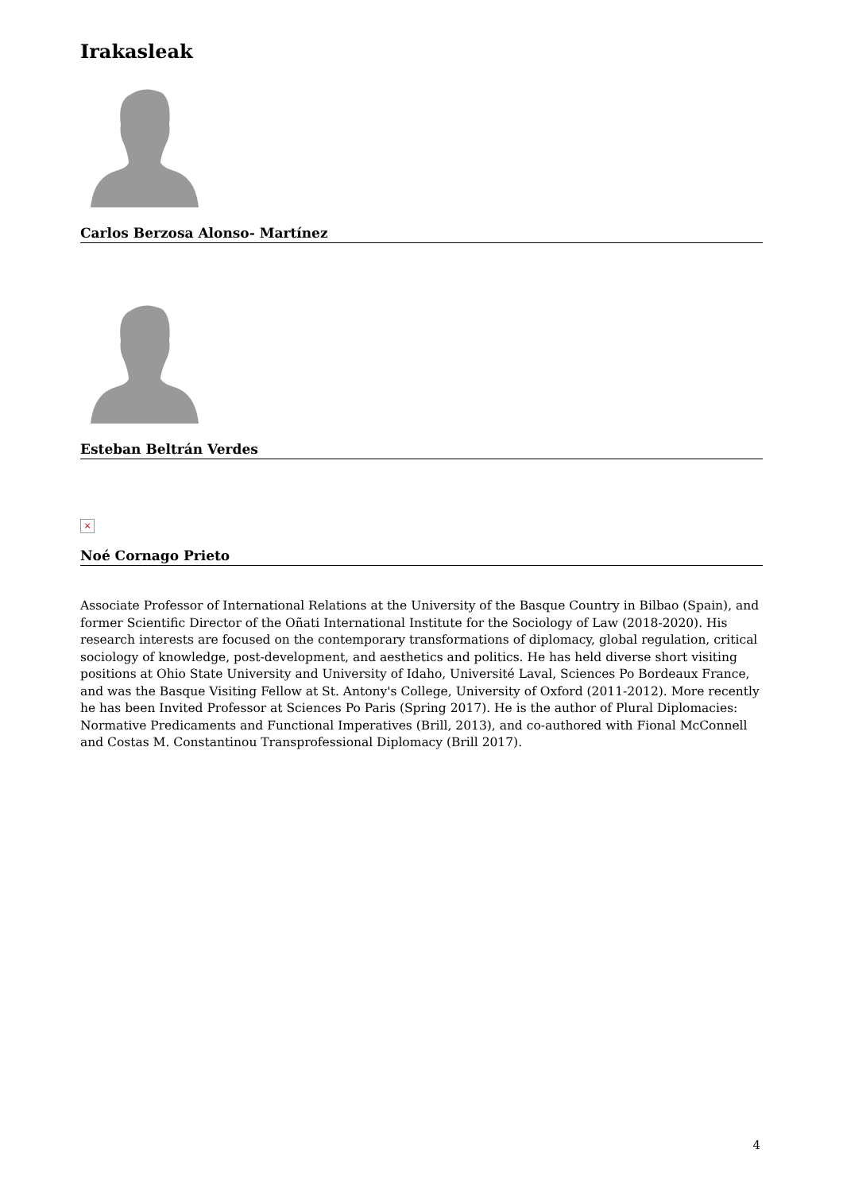Irakasleak
Carlos Berzosa Alonso- Martínez
Esteban Beltrán Verdes
×
Noé Cornago Prieto
Associate Professor of International Relations at the University of the Basque Country in Bilbao (Spain), and former Scientific Director of the Oñati International Institute for the Sociology of Law (2018-2020). His research interests are focused on the contemporary transformations of diplomacy, global regulation, critical sociology of knowledge, post-development, and aesthetics and politics. He has held diverse short visiting positions at Ohio State University and University of Idaho, Université Laval, Sciences Po Bordeaux France, and was the Basque Visiting Fellow at St. Antony's College, University of Oxford (2011-2012). More recently he has been Invited Professor at Sciences Po Paris (Spring 2017). He is the author of Plural Diplomacies: Normative Predicaments and Functional Imperatives (Brill, 2013), and co-authored with Fional McConnell and Costas M. Constantinou Transprofessional Diplomacy (Brill 2017).
4